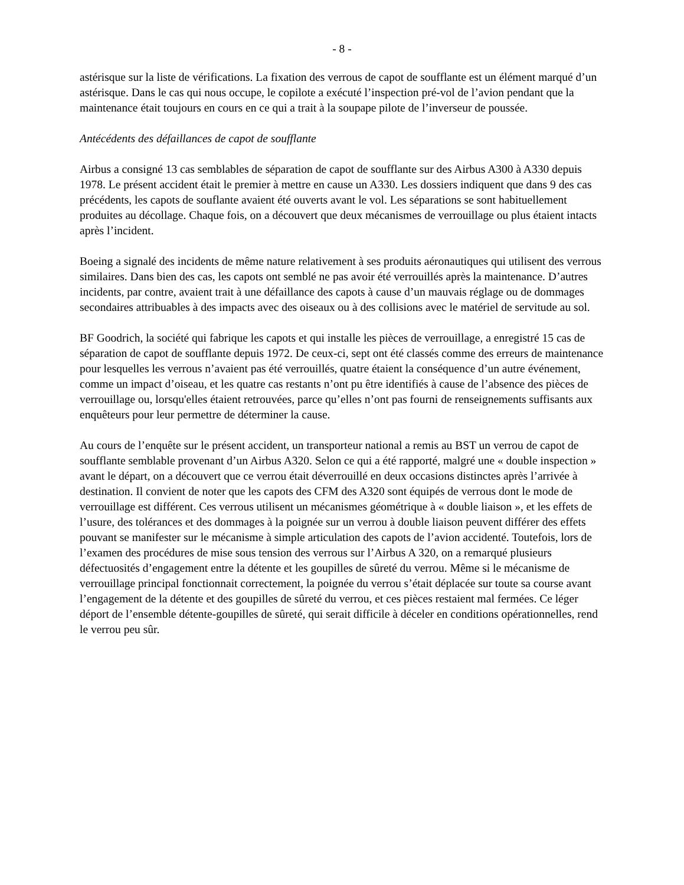- 8 -
astérisque sur la liste de vérifications. La fixation des verrous de capot de soufflante est un élément marqué d’un astérisque. Dans le cas qui nous occupe, le copilote a exécuté l’inspection pré-vol de l’avion pendant que la maintenance était toujours en cours en ce qui a trait à la soupape pilote de l’inverseur de poussée.
Antécédents des défaillances de capot de soufflante
Airbus a consigné 13 cas semblables de séparation de capot de soufflante sur des Airbus A300 à A330 depuis 1978. Le présent accident était le premier à mettre en cause un A330. Les dossiers indiquent que dans 9 des cas précédents, les capots de souflante avaient été ouverts avant le vol. Les séparations se sont habituellement produites au décollage. Chaque fois, on a découvert que deux mécanismes de verrouillage ou plus étaient intacts après l’incident.
Boeing a signalé des incidents de même nature relativement à ses produits aéronautiques qui utilisent des verrous similaires. Dans bien des cas, les capots ont semblé ne pas avoir été verrouillés après la maintenance. D’autres incidents, par contre, avaient trait à une défaillance des capots à cause d’un mauvais réglage ou de dommages secondaires attribuables à des impacts avec des oiseaux ou à des collisions avec le matériel de servitude au sol.
BF Goodrich, la société qui fabrique les capots et qui installe les pièces de verrouillage, a enregistré 15 cas de séparation de capot de soufflante depuis 1972. De ceux-ci, sept ont été classés comme des erreurs de maintenance pour lesquelles les verrous n’avaient pas été verrouillés, quatre étaient la conséquence d’un autre événement, comme un impact d’oiseau, et les quatre cas restants n’ont pu être identifiés à cause de l’absence des pièces de verrouillage ou, lorsqu'elles étaient retrouvées, parce qu’elles n’ont pas fourni de renseignements suffisants aux enquêteurs pour leur permettre de déterminer la cause.
Au cours de l’enquête sur le présent accident, un transporteur national a remis au BST un verrou de capot de soufflante semblable provenant d’un Airbus A320. Selon ce qui a été rapporté, malgré une « double inspection » avant le départ, on a découvert que ce verrou était déverrouillé en deux occasions distinctes après l’arrivée à destination. Il convient de noter que les capots des CFM des A320 sont équipés de verrous dont le mode de verrouillage est différent. Ces verrous utilisent un mécanismes géométrique à « double liaison », et les effets de l’usure, des tolérances et des dommages à la poignée sur un verrou à double liaison peuvent différer des effets pouvant se manifester sur le mécanisme à simple articulation des capots de l’avion accidenté. Toutefois, lors de l’examen des procédures de mise sous tension des verrous sur l’Airbus A 320, on a remarqué plusieurs défectuosités d’engagement entre la détente et les goupilles de sûreté du verrou. Même si le mécanisme de verrouillage principal fonctionnait correctement, la poignée du verrou s’était déplacée sur toute sa course avant l’engagement de la détente et des goupilles de sûreté du verrou, et ces pièces restaient mal fermées. Ce léger déport de l’ensemble détente-goupilles de sûreté, qui serait difficile à déceler en conditions opérationnelles, rend le verrou peu sûr.